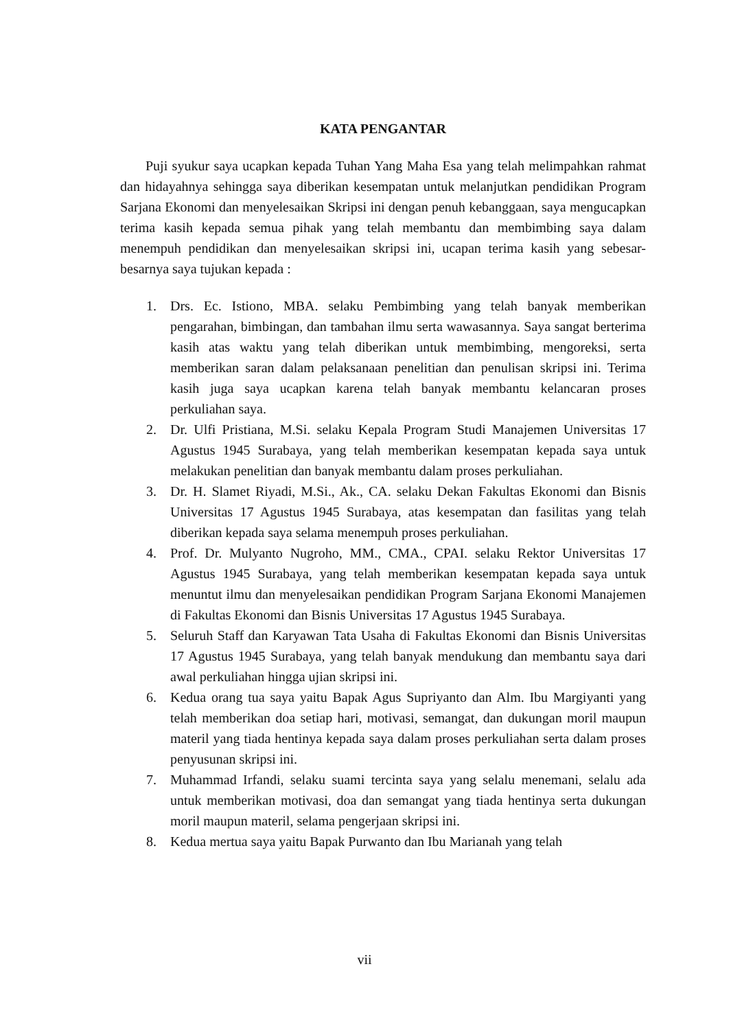KATA PENGANTAR
Puji syukur saya ucapkan kepada Tuhan Yang Maha Esa yang telah melimpahkan rahmat dan hidayahnya sehingga saya diberikan kesempatan untuk melanjutkan pendidikan Program Sarjana Ekonomi dan menyelesaikan Skripsi ini dengan penuh kebanggaan, saya mengucapkan terima kasih kepada semua pihak yang telah membantu dan membimbing saya dalam menempuh pendidikan dan menyelesaikan skripsi ini, ucapan terima kasih yang sebesar-besarnya saya tujukan kepada :
1. Drs. Ec. Istiono, MBA. selaku Pembimbing yang telah banyak memberikan pengarahan, bimbingan, dan tambahan ilmu serta wawasannya. Saya sangat berterima kasih atas waktu yang telah diberikan untuk membimbing, mengoreksi, serta memberikan saran dalam pelaksanaan penelitian dan penulisan skripsi ini. Terima kasih juga saya ucapkan karena telah banyak membantu kelancaran proses perkuliahan saya.
2. Dr. Ulfi Pristiana, M.Si. selaku Kepala Program Studi Manajemen Universitas 17 Agustus 1945 Surabaya, yang telah memberikan kesempatan kepada saya untuk melakukan penelitian dan banyak membantu dalam proses perkuliahan.
3. Dr. H. Slamet Riyadi, M.Si., Ak., CA. selaku Dekan Fakultas Ekonomi dan Bisnis Universitas 17 Agustus 1945 Surabaya, atas kesempatan dan fasilitas yang telah diberikan kepada saya selama menempuh proses perkuliahan.
4. Prof. Dr. Mulyanto Nugroho, MM., CMA., CPAI. selaku Rektor Universitas 17 Agustus 1945 Surabaya, yang telah memberikan kesempatan kepada saya untuk menuntut ilmu dan menyelesaikan pendidikan Program Sarjana Ekonomi Manajemen di Fakultas Ekonomi dan Bisnis Universitas 17 Agustus 1945 Surabaya.
5. Seluruh Staff dan Karyawan Tata Usaha di Fakultas Ekonomi dan Bisnis Universitas 17 Agustus 1945 Surabaya, yang telah banyak mendukung dan membantu saya dari awal perkuliahan hingga ujian skripsi ini.
6. Kedua orang tua saya yaitu Bapak Agus Supriyanto dan Alm. Ibu Margiyanti yang telah memberikan doa setiap hari, motivasi, semangat, dan dukungan moril maupun materil yang tiada hentinya kepada saya dalam proses perkuliahan serta dalam proses penyusunan skripsi ini.
7. Muhammad Irfandi, selaku suami tercinta saya yang selalu menemani, selalu ada untuk memberikan motivasi, doa dan semangat yang tiada hentinya serta dukungan moril maupun materil, selama pengerjaan skripsi ini.
8. Kedua mertua saya yaitu Bapak Purwanto dan Ibu Marianah yang telah
vii